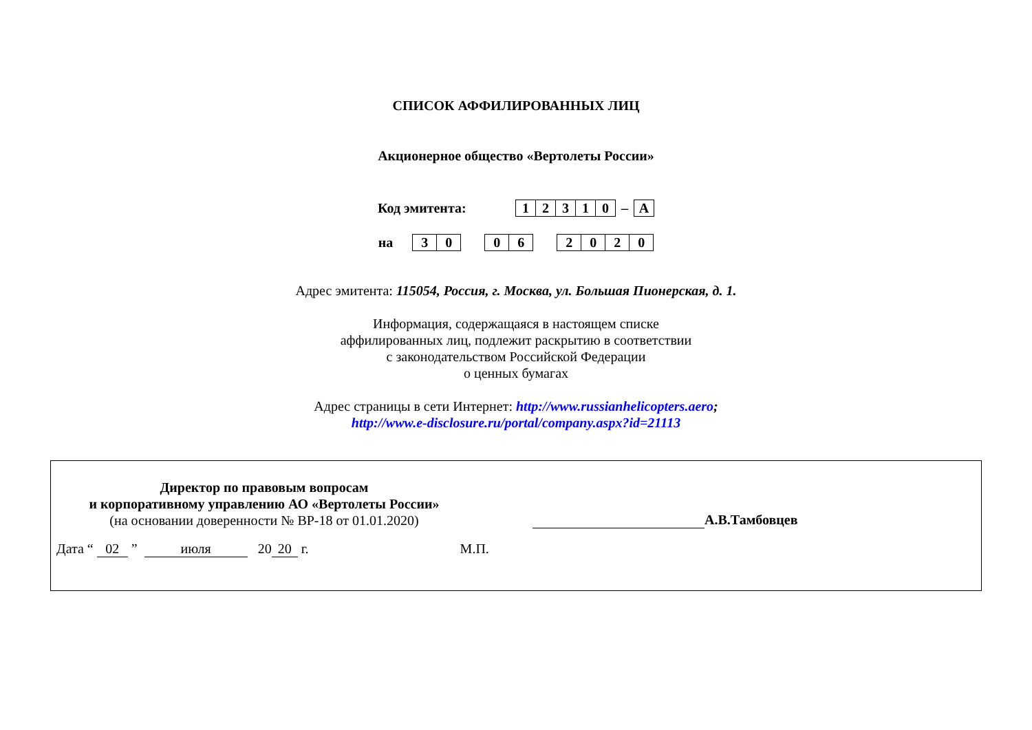СПИСОК АФФИЛИРОВАННЫХ ЛИЦ
Акционерное общество «Вертолеты России»
Код эмитента:
| 1 | 2 | 3 | 1 | 0 |
–
| А |
на
| 3 | 0 |
| 0 | 6 |
| 2 | 0 | 2 | 0 |
Адрес эмитента: 115054, Россия, г. Москва, ул. Большая Пионерская, д. 1.
Информация, содержащаяся в настоящем списке
аффилированных лиц, подлежит раскрытию в соответствии
с законодательством Российской Федерации
о ценных бумагах
Адрес страницы в сети Интернет: http://www.russianhelicopters.aero;
http://www.e-disclosure.ru/portal/company.aspx?id=21113
Директор по правовым вопросам
и корпоративному управлению АО «Вертолеты России»
(на основании доверенности № ВР-18 от 01.01.2020)
А.В.Тамбовцев
Дата “ 02 ” июля 20 20 г. М.П.